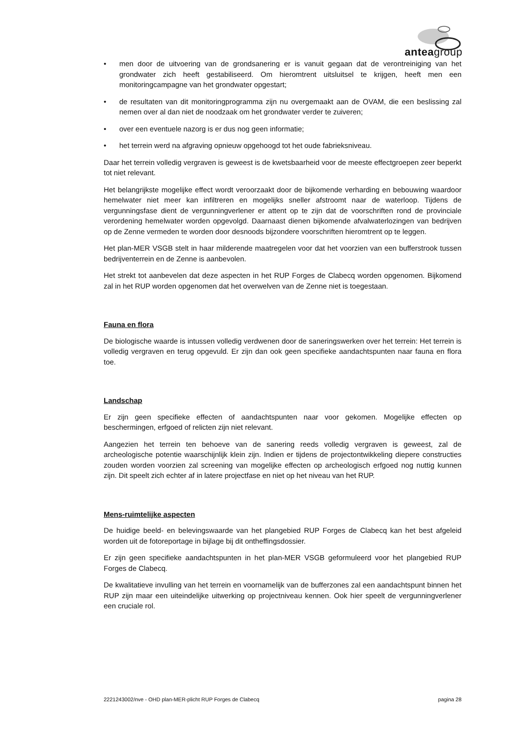anteagroup
• men door de uitvoering van de grondsanering er is vanuit gegaan dat de verontreiniging van het grondwater zich heeft gestabiliseerd. Om hieromtrent uitsluitsel te krijgen, heeft men een monitoringcampagne van het grondwater opgestart;
• de resultaten van dit monitoringprogramma zijn nu overgemaakt aan de OVAM, die een beslissing zal nemen over al dan niet de noodzaak om het grondwater verder te zuiveren;
• over een eventuele nazorg is er dus nog geen informatie;
• het terrein werd na afgraving opnieuw opgehoogd tot het oude fabrieksniveau.
Daar het terrein volledig vergraven is geweest is de kwetsbaarheid voor de meeste effectgroepen zeer beperkt tot niet relevant.
Het belangrijkste mogelijke effect wordt veroorzaakt door de bijkomende verharding en bebouwing waardoor hemelwater niet meer kan infiltreren en mogelijks sneller afstroomt naar de waterloop. Tijdens de vergunningsfase dient de vergunningverlener er attent op te zijn dat de voorschriften rond de provinciale verordening hemelwater worden opgevolgd. Daarnaast dienen bijkomende afvalwaterlozingen van bedrijven op de Zenne vermeden te worden door desnoods bijzondere voorschriften hieromtrent op te leggen.
Het plan-MER VSGB stelt in haar milderende maatregelen voor dat het voorzien van een bufferstrook tussen bedrijventerrein en de Zenne is aanbevolen.
Het strekt tot aanbevelen dat deze aspecten in het RUP Forges de Clabecq worden opgenomen. Bijkomend zal in het RUP worden opgenomen dat het overwelven van de Zenne niet is toegestaan.
Fauna en flora
De biologische waarde is intussen volledig verdwenen door de saneringswerken over het terrein: Het terrein is volledig vergraven en terug opgevuld. Er zijn dan ook geen specifieke aandachtspunten naar fauna en flora toe.
Landschap
Er zijn geen specifieke effecten of aandachtspunten naar voor gekomen. Mogelijke effecten op beschermingen, erfgoed of relicten zijn niet relevant.
Aangezien het terrein ten behoeve van de sanering reeds volledig vergraven is geweest, zal de archeologische potentie waarschijnlijk klein zijn. Indien er tijdens de projectontwikkeling diepere constructies zouden worden voorzien zal screening van mogelijke effecten op archeologisch erfgoed nog nuttig kunnen zijn. Dit speelt zich echter af in latere projectfase en niet op het niveau van het RUP.
Mens-ruimtelijke aspecten
De huidige beeld- en belevingswaarde van het plangebied RUP Forges de Clabecq kan het best afgeleid worden uit de fotoreportage in bijlage bij dit ontheffingsdossier.
Er zijn geen specifieke aandachtspunten in het plan-MER VSGB geformuleerd voor het plangebied RUP Forges de Clabecq.
De kwalitatieve invulling van het terrein en voornamelijk van de bufferzones zal een aandachtspunt binnen het RUP zijn maar een uiteindelijke uitwerking op projectniveau kennen. Ook hier speelt de vergunningverlener een cruciale rol.
2221243002/nve - OHD plan-MER-plicht RUP Forges de Clabecq pagina 28